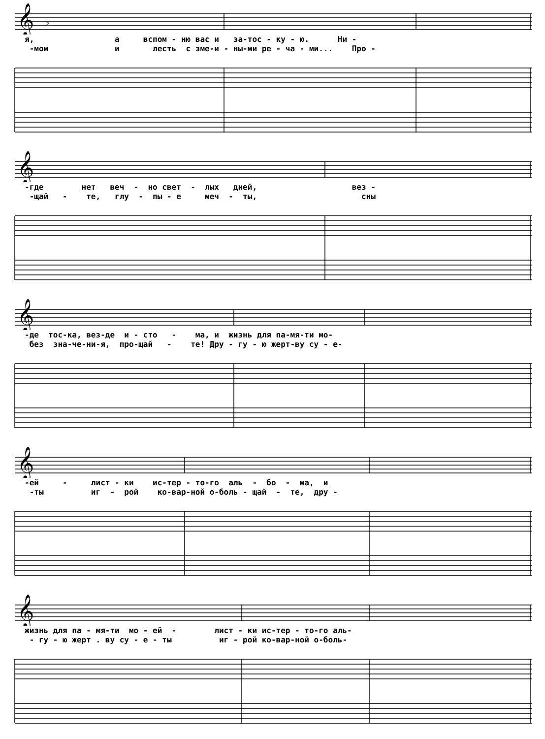𝄞
♭
я, а вспом - ню вас и за-тос - ку - ю. Ни - -мом и лесть с зме-и - ны-ми ре - ча - ми... Про -
𝄞
-где нет веч - но свет - лых дней, вез - -щай - те, глу - пы - е меч - ты, сны
𝄞
-де тос-ка, вез-де и - сто - ма, и жизнь для па-мя-ти мо- без зна-че-ни-я, про-щай - те! Дру - гу - ю жерт-ву су - е-
𝄞
-ей - лист - ки ис-тер - то-го аль - бо - ма, и -ты иг - рой ко-вар-ной о-боль - щай - те, дру -
𝄞
жизнь для па - мя-ти мо - ей - лист - ки ис-тер - то-го аль- - гу - ю жерт . ву су - е - ты иг - рой ко-вар-ной о-боль-